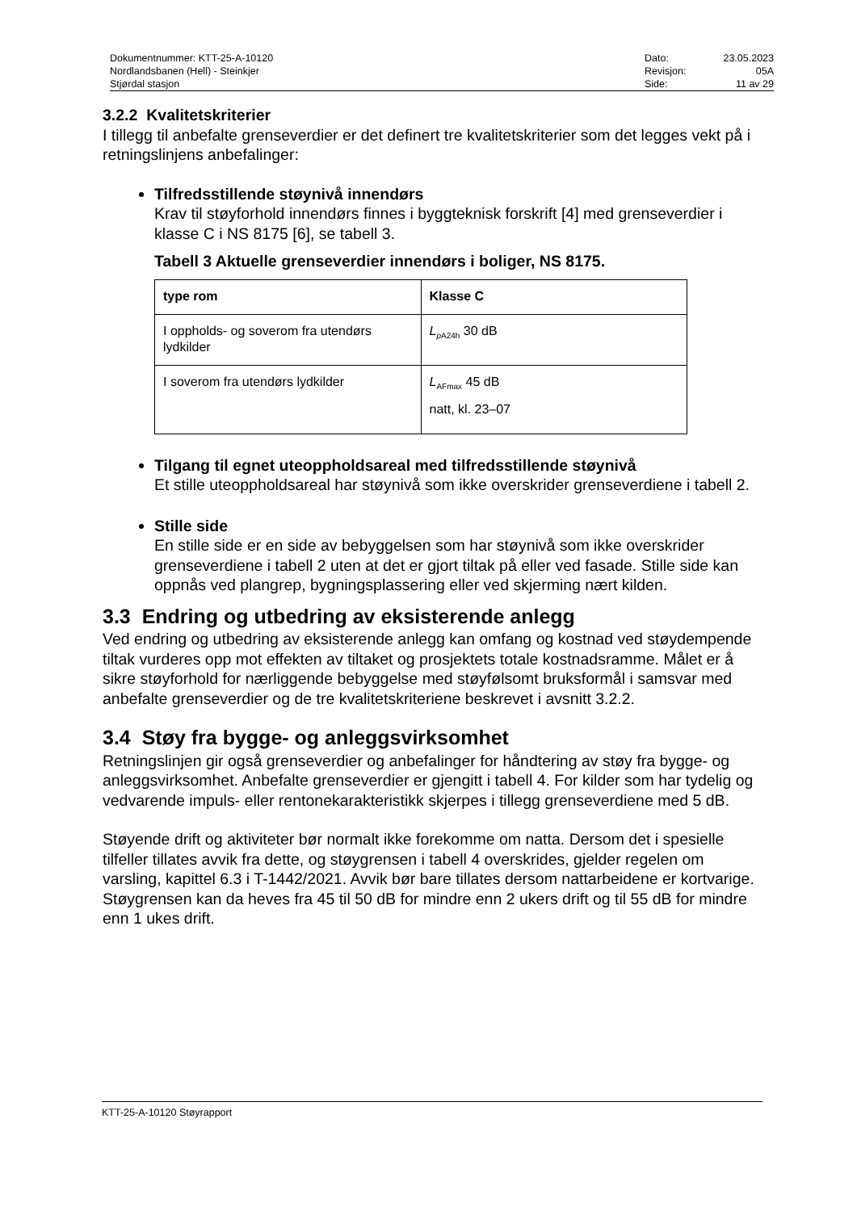Dokumentnummer: KTT-25-A-10120
Nordlandsbanen (Hell) - Steinkjer
Stjørdal stasjon
| Dato: | 23.05.2023 |
| Revisjon: | 05A |
| Side: | 11 av 29 |
3.2.2 Kvalitetskriterier
I tillegg til anbefalte grenseverdier er det definert tre kvalitetskriterier som det legges vekt på i retningslinjens anbefalinger:
Tilfredsstillende støynivå innendørs
Krav til støyforhold innendørs finnes i byggteknisk forskrift [4] med grenseverdier i klasse C i NS 8175 [6], se tabell 3.
Tabell 3 Aktuelle grenseverdier innendørs i boliger, NS 8175.
| type rom | Klasse C |
| --- | --- |
| I oppholds- og soverom fra utendørs lydkilder | L<sub>pA24h</sub> 30 dB |
| I soverom fra utendørs lydkilder | L<sub>AFmax</sub> 45 dB natt, kl. 23–07 |
Tilgang til egnet uteoppholdsareal med tilfredsstillende støynivå
Et stille uteoppholdsareal har støynivå som ikke overskrider grenseverdiene i tabell 2.
Stille side
En stille side er en side av bebyggelsen som har støynivå som ikke overskrider grenseverdiene i tabell 2 uten at det er gjort tiltak på eller ved fasade. Stille side kan oppnås ved plangrep, bygningsplassering eller ved skjerming nært kilden.
3.3 Endring og utbedring av eksisterende anlegg
Ved endring og utbedring av eksisterende anlegg kan omfang og kostnad ved støydempende tiltak vurderes opp mot effekten av tiltaket og prosjektets totale kostnadsramme. Målet er å sikre støyforhold for nærliggende bebyggelse med støyfølsomt bruksformål i samsvar med anbefalte grenseverdier og de tre kvalitetskriteriene beskrevet i avsnitt 3.2.2.
3.4 Støy fra bygge- og anleggsvirksomhet
Retningslinjen gir også grenseverdier og anbefalinger for håndtering av støy fra bygge- og anleggsvirksomhet. Anbefalte grenseverdier er gjengitt i tabell 4. For kilder som har tydelig og vedvarende impuls- eller rentonekarakteristikk skjerpes i tillegg grenseverdiene med 5 dB.
Støyende drift og aktiviteter bør normalt ikke forekomme om natta. Dersom det i spesielle tilfeller tillates avvik fra dette, og støygrensen i tabell 4 overskrides, gjelder regelen om varsling, kapittel 6.3 i T-1442/2021. Avvik bør bare tillates dersom nattarbeidene er kortvarige. Støygrensen kan da heves fra 45 til 50 dB for mindre enn 2 ukers drift og til 55 dB for mindre enn 1 ukes drift.
KTT-25-A-10120 Støyrapport